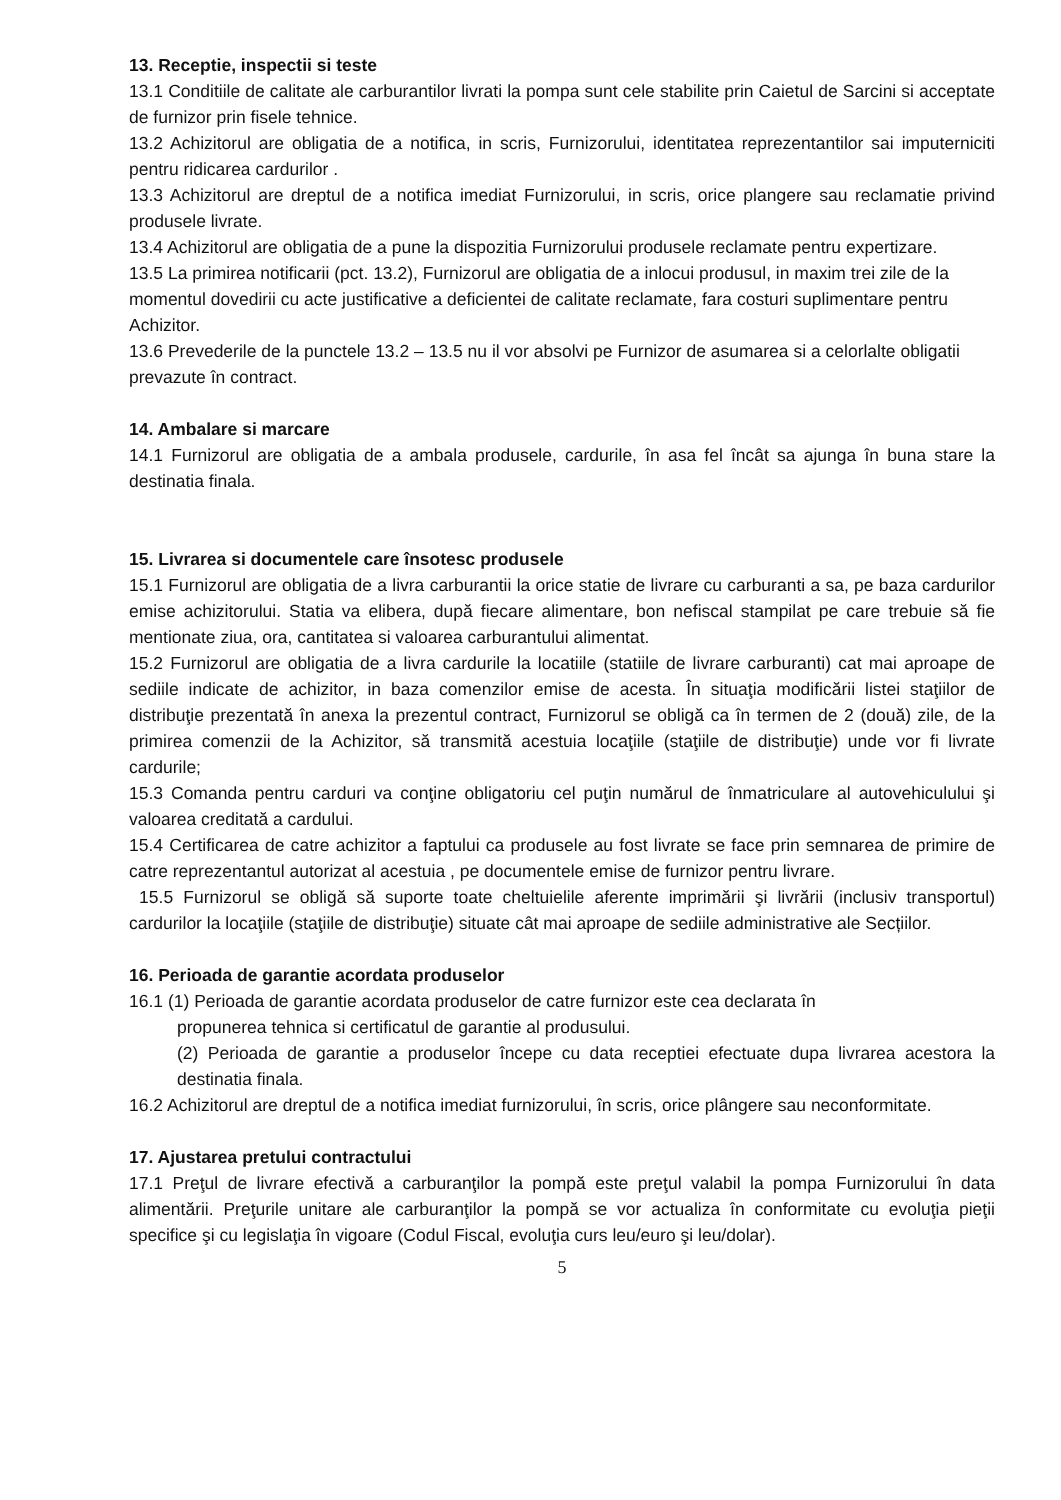13. Receptie, inspectii si teste
13.1 Conditiile de calitate ale carburantilor livrati la pompa sunt cele stabilite prin Caietul de Sarcini si acceptate de furnizor prin fisele tehnice.
13.2 Achizitorul are obligatia de a notifica, in scris, Furnizorului, identitatea reprezentantilor sai imputerniciti pentru ridicarea cardurilor .
13.3 Achizitorul are dreptul de a notifica imediat Furnizorului, in scris, orice plangere sau reclamatie privind produsele livrate.
13.4 Achizitorul are obligatia de a pune la dispozitia Furnizorului produsele reclamate pentru expertizare.
13.5 La primirea notificarii (pct. 13.2), Furnizorul are obligatia de a inlocui produsul, in maxim trei zile de la momentul dovedirii cu acte justificative a deficientei de calitate reclamate, fara costuri suplimentare pentru Achizitor.
13.6 Prevederile de la punctele 13.2 – 13.5 nu il vor absolvi pe Furnizor de asumarea si a celorlalte obligatii prevazute în contract.
14. Ambalare si marcare
14.1 Furnizorul are obligatia de a ambala produsele, cardurile, în asa fel încât sa ajunga în buna stare la destinatia finala.
15. Livrarea si documentele care însotesc produsele
15.1 Furnizorul are obligatia de a livra carburantii la orice statie de livrare cu carburanti a sa, pe baza cardurilor emise achizitorului. Statia va elibera, după fiecare alimentare, bon nefiscal stampilat pe care trebuie să fie mentionate ziua, ora, cantitatea si valoarea carburantului alimentat.
15.2 Furnizorul are obligatia de a livra cardurile la locatiile (statiile de livrare carburanti) cat mai aproape de sediile indicate de achizitor, in baza comenzilor emise de acesta. În situaţia modificării listei staţiilor de distribuţie prezentată în anexa la prezentul contract, Furnizorul se obligă ca în termen de 2 (două) zile, de la primirea comenzii de la Achizitor, să transmită acestuia locaţiile (staţiile de distribuţie) unde vor fi livrate cardurile;
15.3 Comanda pentru carduri va conţine obligatoriu cel puţin numărul de înmatriculare al autovehiculului şi valoarea creditată a cardului.
15.4 Certificarea de catre achizitor a faptului ca produsele au fost livrate se face prin semnarea de primire de catre reprezentantul autorizat al acestuia , pe documentele emise de furnizor pentru livrare.
15.5 Furnizorul se obligă să suporte toate cheltuielile aferente imprimării şi livrării (inclusiv transportul) cardurilor la locaţiile (staţiile de distribuţie) situate cât mai aproape de sediile administrative ale Secțiilor.
16. Perioada de garantie acordata produselor
16.1 (1) Perioada de garantie acordata produselor de catre furnizor este cea declarata în
propunerea tehnica si certificatul de garantie al produsului.
(2) Perioada de garantie a produselor începe cu data receptiei efectuate dupa livrarea acestora la destinatia finala.
16.2 Achizitorul are dreptul de a notifica imediat furnizorului, în scris, orice plângere sau neconformitate.
17. Ajustarea pretului contractului
17.1 Preţul de livrare efectivă a carburanţilor la pompă este preţul valabil la pompa Furnizorului în data alimentării. Preţurile unitare ale carburanţilor la pompă se vor actualiza în conformitate cu evoluţia pieţii specifice şi cu legislaţia în vigoare (Codul Fiscal, evoluţia curs leu/euro şi leu/dolar).
5